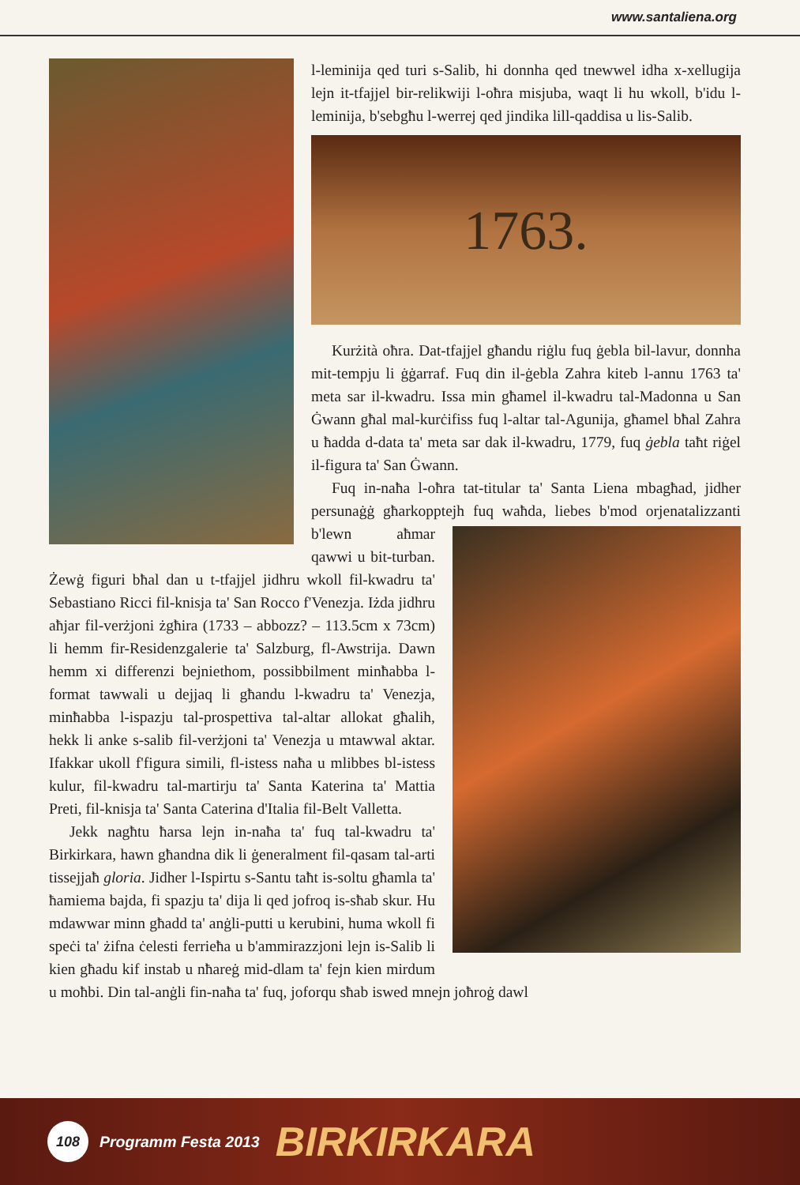www.santaliena.org
l-leminija qed turi s-Salib, hi donnha qed tnewwel idha x-xellugija lejn it-tfajjel bir-relikwiji l-oħra misjuba, waqt li hu wkoll, b'idu l-leminija, b'sebgħu l-werrej qed jindika lill-qaddisa u lis-Salib.
1763.
Kurżità oħra. Dat-tfajjel għandu riġlu fuq ġebla bil-lavur, donnha mit-tempju li ġġarraf. Fuq din il-ġebla Zahra kiteb l-annu 1763 ta' meta sar il-kwadru. Issa min għamel il-kwadru tal-Madonna u San Ġwann għal mal-kurċifiss fuq l-altar tal-Agunija, għamel bħal Zahra u ħadda d-data ta' meta sar dak il-kwadru, 1779, fuq ġebla taħt riġel il-figura ta' San Ġwann.
Fuq in-naħa l-oħra tat-titular ta' Santa Liena mbagħad, jidher persunaġġ għarkopptejh fuq waħda, liebes b'mod orjenatalizzanti b'lewn aħmar qawwi u bit-turban. Żewġ figuri bħal dan u t-tfajjel jidhru wkoll fil-kwadru ta' Sebastiano Ricci fil-knisja ta' San Rocco f'Venezja. Iżda jidhru aħjar fil-verżjoni żgħira (1733 – abbozz? – 113.5cm x 73cm) li hemm fir-Residenzgalerie ta' Salzburg, fl-Awstrija. Dawn hemm xi differenzi bejniethom, possibbilment minħabba l-format tawwali u dejjaq li għandu l-kwadru ta' Venezja, minħabba l-ispazju tal-prospettiva tal-altar allokat għalih, hekk li anke s-salib fil-verżjoni ta' Venezja u mtawwal aktar. Ifakkar ukoll f'figura simili, fl-istess naħa u mlibbes bl-istess kulur, fil-kwadru tal-martirju ta' Santa Katerina ta' Mattia Preti, fil-knisja ta' Santa Caterina d'Italia fil-Belt Valletta.
Jekk nagħtu ħarsa lejn in-naħa ta' fuq tal-kwadru ta' Birkirkara, hawn għandna dik li ġeneralment fil-qasam tal-arti tissejjaħ gloria. Jidher l-Ispirtu s-Santu taħt is-soltu għamla ta' ħamiema bajda, fi spazju ta' dija li qed jofroq is-sħab skur. Hu mdawwar minn għadd ta' anġli-putti u kerubini, huma wkoll fi speċi ta' żifna ċelesti ferrieħa u b'ammirazzjoni lejn is-Salib li kien għadu kif instab u nħareġ mid-dlam ta' fejn kien mirdum u moħbi. Din tal-anġli fin-naħa ta' fuq, joforqu sħab iswed mnejn joħroġ dawl
108
Programm Festa 2013 BIRKIRKARA